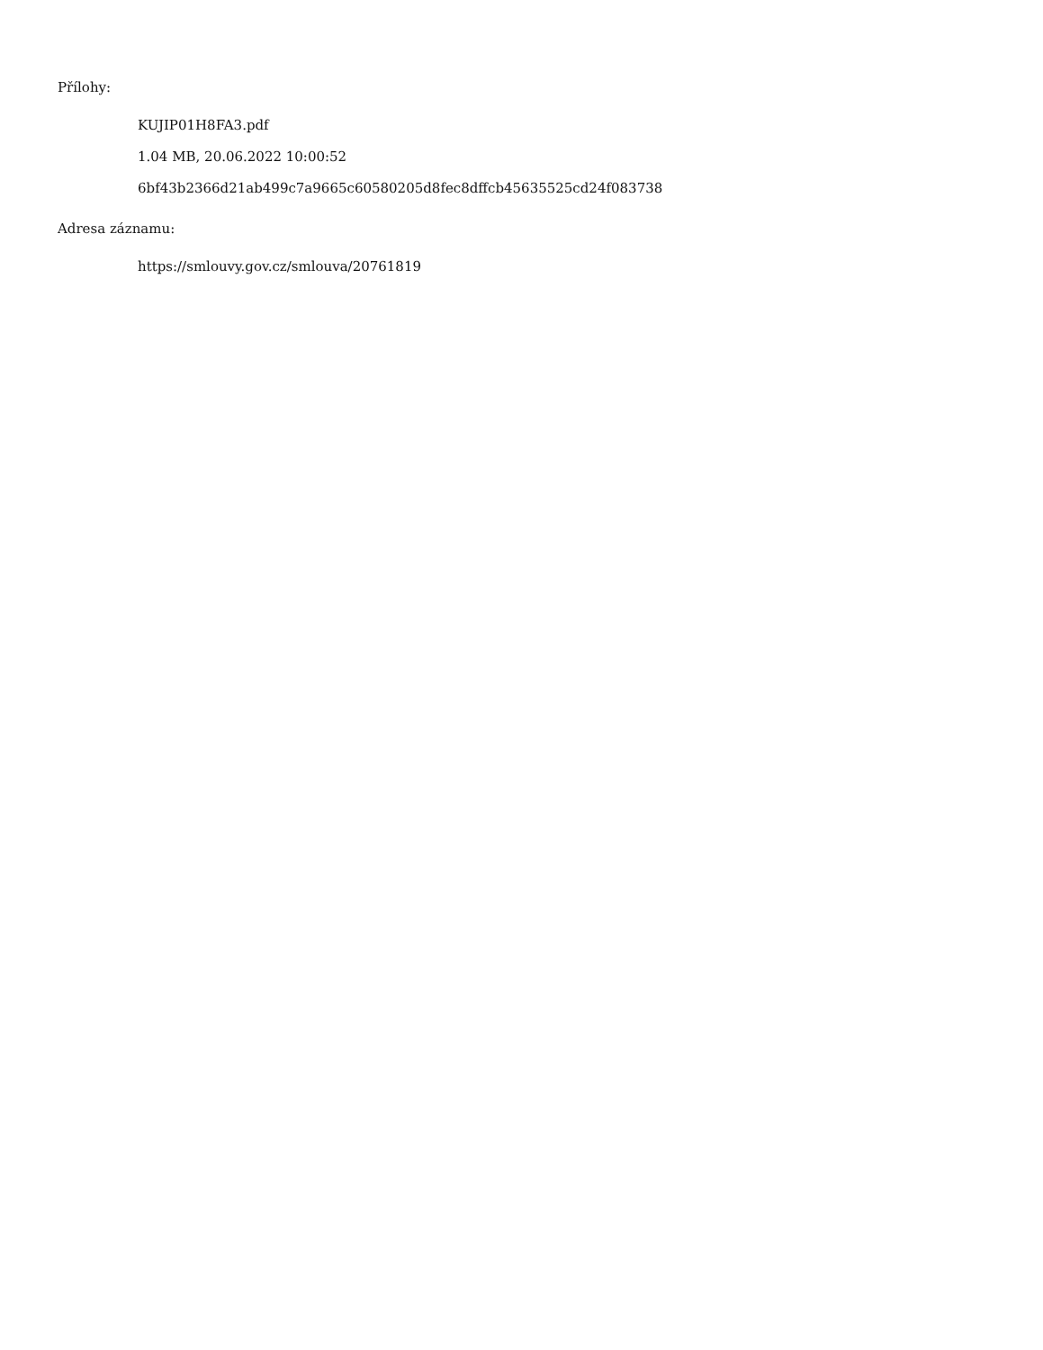Přílohy:
KUJIP01H8FA3.pdf
1.04 MB, 20.06.2022 10:00:52
6bf43b2366d21ab499c7a9665c60580205d8fec8dffcb45635525cd24f083738
Adresa záznamu:
https://smlouvy.gov.cz/smlouva/20761819